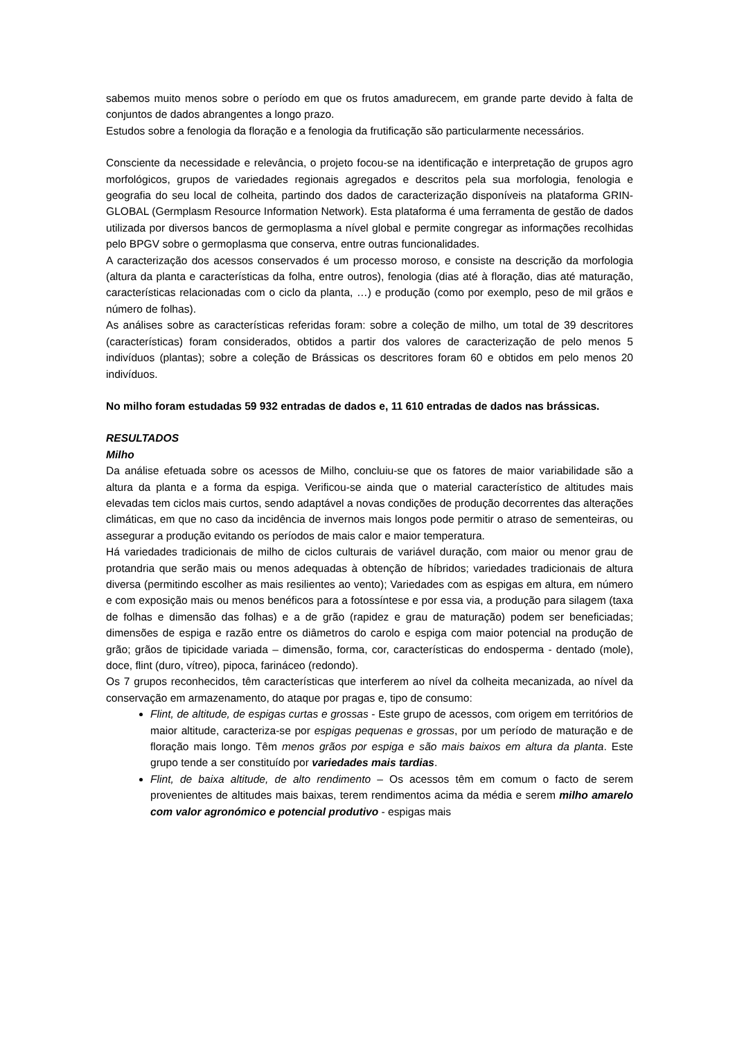sabemos muito menos sobre o período em que os frutos amadurecem, em grande parte devido à falta de conjuntos de dados abrangentes a longo prazo.
Estudos sobre a fenologia da floração e a fenologia da frutificação são particularmente necessários.
Consciente da necessidade e relevância, o projeto focou-se na identificação e interpretação de grupos agro morfológicos, grupos de variedades regionais agregados e descritos pela sua morfologia, fenologia e geografia do seu local de colheita, partindo dos dados de caracterização disponíveis na plataforma GRIN-GLOBAL (Germplasm Resource Information Network). Esta plataforma é uma ferramenta de gestão de dados utilizada por diversos bancos de germoplasma a nível global e permite congregar as informações recolhidas pelo BPGV sobre o germoplasma que conserva, entre outras funcionalidades.
A caracterização dos acessos conservados é um processo moroso, e consiste na descrição da morfologia (altura da planta e características da folha, entre outros), fenologia (dias até à floração, dias até maturação, características relacionadas com o ciclo da planta, …) e produção (como por exemplo, peso de mil grãos e número de folhas).
As análises sobre as características referidas foram: sobre a coleção de milho, um total de 39 descritores (características) foram considerados, obtidos a partir dos valores de caracterização de pelo menos 5 indivíduos (plantas); sobre a coleção de Brássicas os descritores foram 60 e obtidos em pelo menos 20 indivíduos.
No milho foram estudadas 59 932 entradas de dados e, 11 610 entradas de dados nas brássicas.
RESULTADOS
Milho
Da análise efetuada sobre os acessos de Milho, concluiu-se que os fatores de maior variabilidade são a altura da planta e a forma da espiga. Verificou-se ainda que o material característico de altitudes mais elevadas tem ciclos mais curtos, sendo adaptável a novas condições de produção decorrentes das alterações climáticas, em que no caso da incidência de invernos mais longos pode permitir o atraso de sementeiras, ou assegurar a produção evitando os períodos de mais calor e maior temperatura.
Há variedades tradicionais de milho de ciclos culturais de variável duração, com maior ou menor grau de protandria que serão mais ou menos adequadas à obtenção de híbridos; variedades tradicionais de altura diversa (permitindo escolher as mais resilientes ao vento); Variedades com as espigas em altura, em número e com exposição mais ou menos benéficos para a fotossíntese e por essa via, a produção para silagem (taxa de folhas e dimensão das folhas) e a de grão (rapidez e grau de maturação) podem ser beneficiadas; dimensões de espiga e razão entre os diâmetros do carolo e espiga com maior potencial na produção de grão; grãos de tipicidade variada – dimensão, forma, cor, características do endosperma - dentado (mole), doce, flint (duro, vítreo), pipoca, farináceo (redondo).
Os 7 grupos reconhecidos, têm características que interferem ao nível da colheita mecanizada, ao nível da conservação em armazenamento, do ataque por pragas e, tipo de consumo:
Flint, de altitude, de espigas curtas e grossas - Este grupo de acessos, com origem em territórios de maior altitude, caracteriza-se por espigas pequenas e grossas, por um período de maturação e de floração mais longo. Têm menos grãos por espiga e são mais baixos em altura da planta. Este grupo tende a ser constituído por variedades mais tardias.
Flint, de baixa altitude, de alto rendimento – Os acessos têm em comum o facto de serem provenientes de altitudes mais baixas, terem rendimentos acima da média e serem milho amarelo com valor agronómico e potencial produtivo - espigas mais